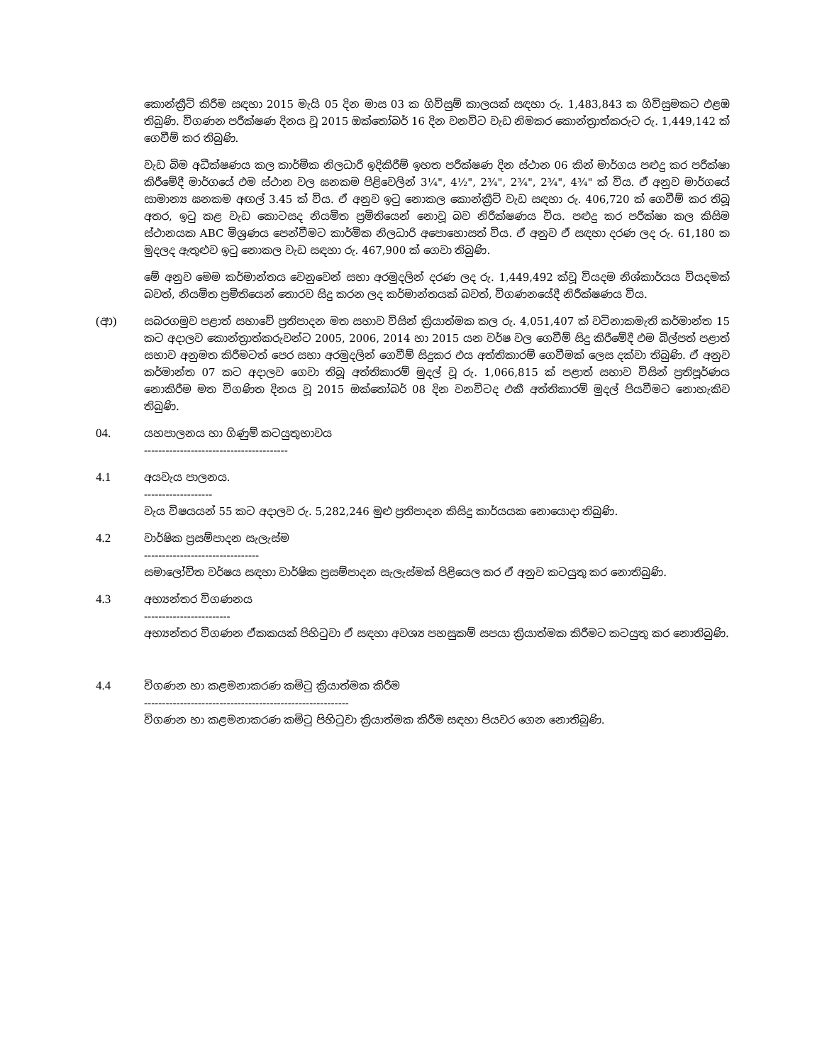කොන්ක්‍රීට් කිරීම සඳහා 2015 මැයි 05 දින මාස 03 ක ගිවිසුම් කාලයක් සඳහා රු. 1,483,843 ක ගිවිසුමකට එළඹ තිබුණි. විගණන පරීක්ෂණ දිනය වූ 2015 ඔක්තෝබර් 16 දින වනවිට වැඩ නිමකර කොන්ත්‍රාත්කරුට රු. 1,449,142 ක් ගෙවීම් කර තිබුණි.
වැඩ බිම අධීක්ෂණය කල කාර්මික නිලධාරී ඉදිකිරීම් ඉහත පරීක්ෂණ දින ස්ථාන 06 කින් මාර්ගය පළුදු කර පරීක්ෂා කිරීමේදී මාර්ගයේ එම ස්ථාන වල ඝනකම පිළිවෙලින් 3¼", 4½", 2¾", 2¾", 2¾", 4¾" ක් විය. ඒ අනුව මාර්ගයේ සාමාන්‍ය ඝනකම අඟල් 3.45 ක් විය. ඒ අනුව ඉටු නොකල කොන්ක්‍රීට් වැඩ සඳහා රු. 406,720 ක් ගෙවීම් කර තිබූ අතර, ඉටු කළ වැඩ කොටසද නියමිත ප්‍රමිතියෙන් නොවූ බව නිරීක්ෂණය විය. පළුදු කර පරීක්ෂා කල කිසිම ස්ථානයක ABC මිශ්‍රණය පෙන්වීමට කාර්මික නිලධාරි අපොහොසත් විය. ඒ අනුව ඒ සඳහා දරණ ලද රු. 61,180 ක මුදලද ඇතුළුව ඉටු නොකල වැඩ සඳහා රු. 467,900 ක් ගෙවා තිබුණි.
මේ අනුව මෙම කර්මාන්තය වෙනුවෙන් සභා අරමුදලින් දරණ ලද රු. 1,449,492 ක්වූ වියදම නිශ්කාර්යය වියදමක් බවත්, නියමිත ප්‍රමිතියෙන් තොරව සිදු කරන ලද කර්මාන්තයක් බවත්, විගණනයේදී නිරීක්ෂණය විය.
(ආ) සබරගමුව පළාත් සභාවේ ප්‍රතිපාදන මත සභාව විසින් ක්‍රියාත්මක කල රු. 4,051,407 ක් වටිනාකමැති කර්මාන්ත 15 කට අදාලව කොන්ත්‍රාත්කරුවන්ට 2005, 2006, 2014 හා 2015 යන වර්ෂ වල ගෙවීම් සිදු කිරීමේදී එම බිල්පත් පළාත් සභාව අනුමත කිරීමටත් පෙර සභා අරමුදලින් ගෙවීම් සිදුකර එය අත්තිකාරම් ගෙවීමක් ලෙස දක්වා තිබුණි. ඒ අනුව කර්මාන්ත 07 කට අදාලව ගෙවා තිබූ අත්තිකාරම් මුදල් වූ රු. 1,066,815 ක් පළාත් සභාව විසින් ප්‍රතිපූර්ණය නොකිරීම මත විගණිත දිනය වූ 2015 ඔක්තෝබර් 08 දින වනවිටද එකී අත්තිකාරම් මුදල් පියවීමට නොහැකිව තිබුණි.
04. යහපාලනය හා ගිණුම් කටයුතුභාවය
----------------------------------------
4.1 අයවැය පාලනය.
-------------------
වැය විෂයයන් 55 කට අදාලව රු. 5,282,246 මුළු ප්‍රතිපාදන කිසිදු කාර්යයක නොයොදා තිබුණි.
4.2 වාර්ෂික ප්‍රසම්පාදන සැලැස්ම
--------------------------------
සමාලෝචිත වර්ෂය සඳහා වාර්ෂික ප්‍රසම්පාදන සැලැස්මක් පිළියෙල කර ඒ අනුව කටයුතු කර නොතිබුණි.
4.3 අභ්‍යන්තර විගණනය
------------------------
අභ්‍යන්තර විගණන ඒකකයක් පිහිටුවා ඒ සඳහා අවශ්‍ය පහසුකම් සපයා ක්‍රියාත්මක කිරීමට කටයුතු කර නොතිබුණි.
4.4 විගණන හා කළමනාකරණ කමිටු ක්‍රියාත්මක කිරීම
---------------------------------------------------------
විගණන හා කළමනාකරණ කමිටු පිහිටුවා ක්‍රියාත්මක කිරීම සඳහා පියවර ගෙන නොතිබුණි.